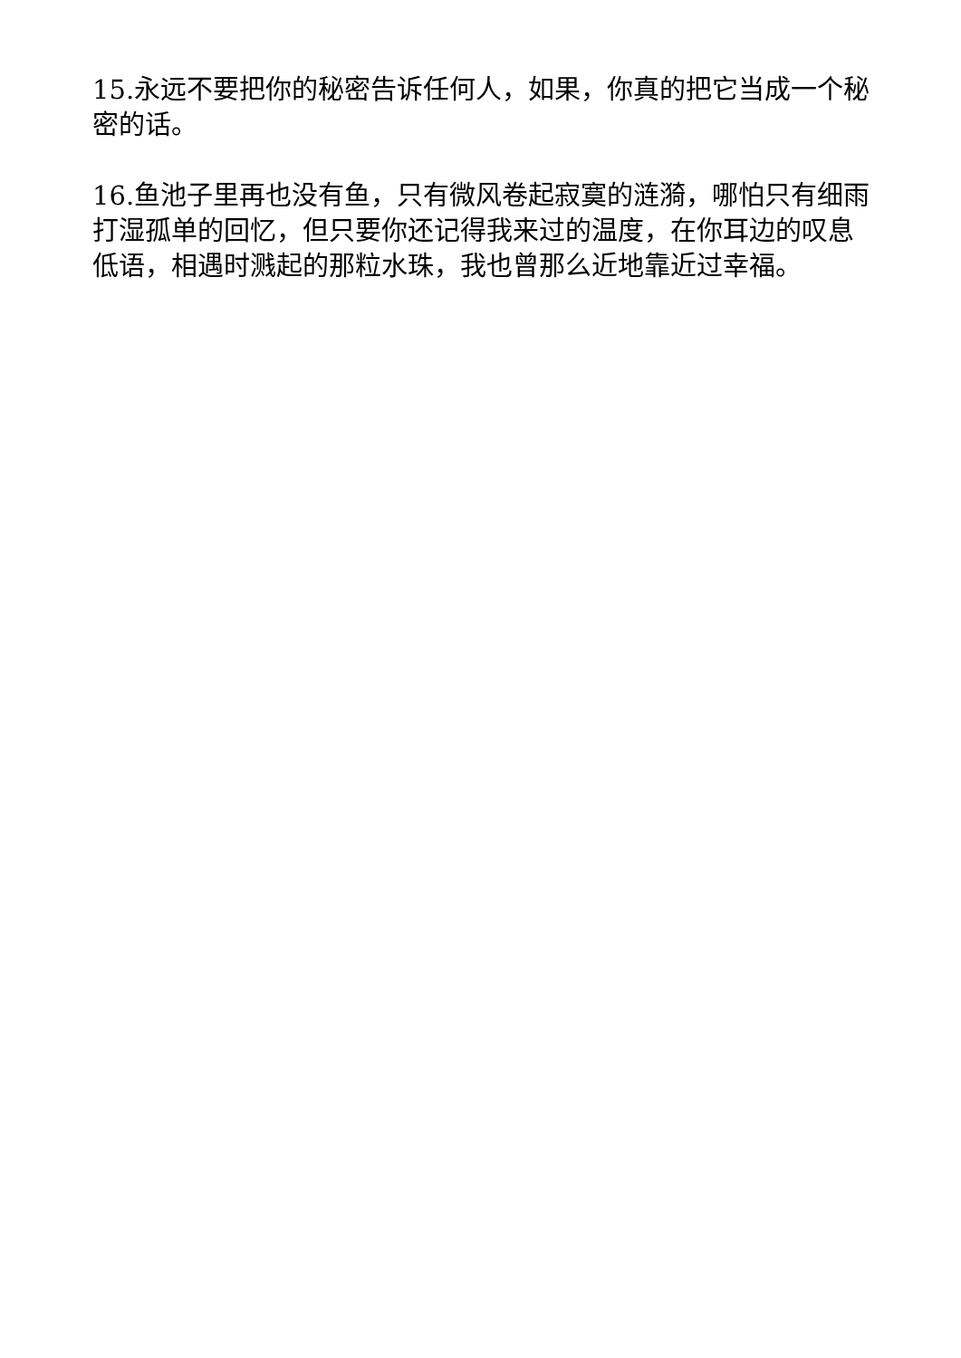15.永远不要把你的秘密告诉任何人，如果，你真的把它当成一个秘密的话。
16.鱼池子里再也没有鱼，只有微风卷起寂寞的涟漪，哪怕只有细雨打湿孤单的回忆，但只要你还记得我来过的温度，在你耳边的叹息低语，相遇时溅起的那粒水珠，我也曾那么近地靠近过幸福。